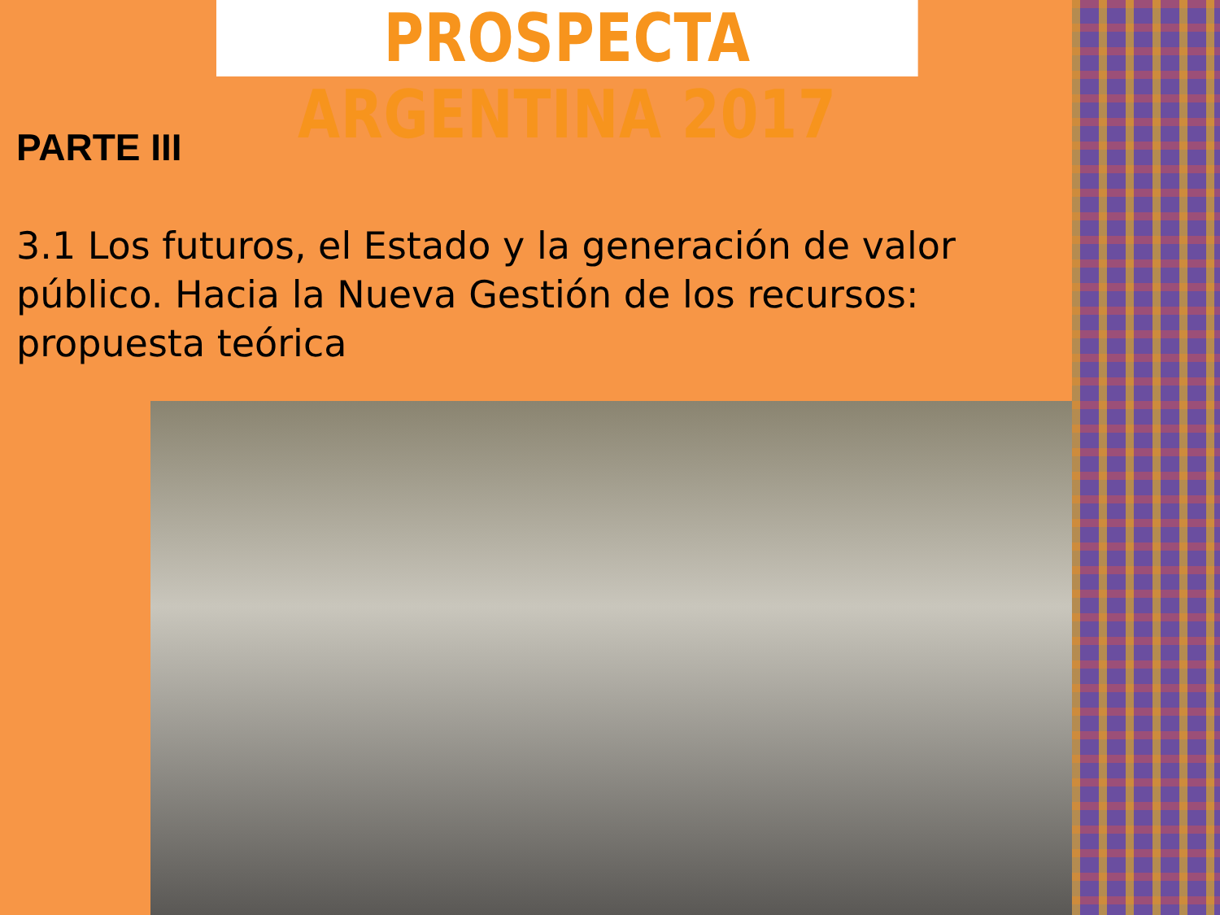PROSPECTA ARGENTINA 2017
PARTE III
3.1 Los futuros, el Estado y la generación de valor público. Hacia la Nueva Gestión de los recursos: propuesta teórica